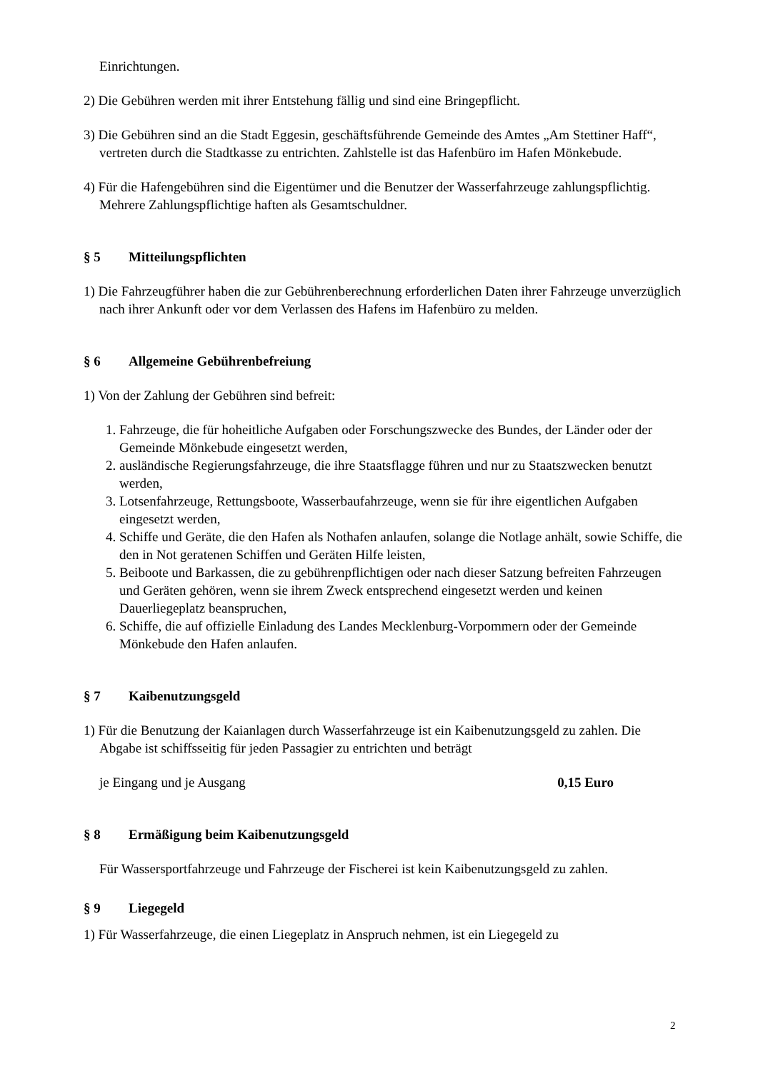Einrichtungen.
2) Die Gebühren werden mit ihrer Entstehung fällig und sind eine Bringepflicht.
3) Die Gebühren sind an die Stadt Eggesin, geschäftsführende Gemeinde des Amtes „Am Stettiner Haff“, vertreten durch die Stadtkasse zu entrichten. Zahlstelle ist das Hafenbüro im Hafen Mönkebude.
4) Für die Hafengebühren sind die Eigentümer und die Benutzer der Wasserfahrzeuge zahlungspflichtig. Mehrere Zahlungspflichtige haften als Gesamtschuldner.
§ 5 Mitteilungspflichten
1) Die Fahrzeugführer haben die zur Gebührenberechnung erforderlichen Daten ihrer Fahrzeuge unverzüglich nach ihrer Ankunft oder vor dem Verlassen des Hafens im Hafenbüro zu melden.
§ 6 Allgemeine Gebührenbefreiung
1) Von der Zahlung der Gebühren sind befreit:
1. Fahrzeuge, die für hoheitliche Aufgaben oder Forschungszwecke des Bundes, der Länder oder der Gemeinde Mönkebude eingesetzt werden,
2. ausländische Regierungsfahrzeuge, die ihre Staatsflagge führen und nur zu Staatszwecken benutzt werden,
3. Lotsenfahrzeuge, Rettungsboote, Wasserbaufahrzeuge, wenn sie für ihre eigentlichen Aufgaben eingesetzt werden,
4. Schiffe und Geräte, die den Hafen als Nothafen anlaufen, solange die Notlage anhält, sowie Schiffe, die den in Not geratenen Schiffen und Geräten Hilfe leisten,
5. Beiboote und Barkassen, die zu gebührenpflichtigen oder nach dieser Satzung befreiten Fahrzeugen und Geräten gehören, wenn sie ihrem Zweck entsprechend eingesetzt werden und keinen Dauerliegeplatz beanspruchen,
6. Schiffe, die auf offizielle Einladung des Landes Mecklenburg-Vorpommern oder der Gemeinde Mönkebude den Hafen anlaufen.
§ 7 Kaibenutzungsgeld
1) Für die Benutzung der Kaianlagen durch Wasserfahrzeuge ist ein Kaibenutzungsgeld zu zahlen. Die Abgabe ist schiffsseitig für jeden Passagier zu entrichten und beträgt
je Eingang und je Ausgang 0,15 Euro
§ 8 Ermäßigung beim Kaibenutzungsgeld
Für Wassersportfahrzeuge und Fahrzeuge der Fischerei ist kein Kaibenutzungsgeld zu zahlen.
§ 9 Liegegeld
1) Für Wasserfahrzeuge, die einen Liegeplatz in Anspruch nehmen, ist ein Liegegeld zu
2